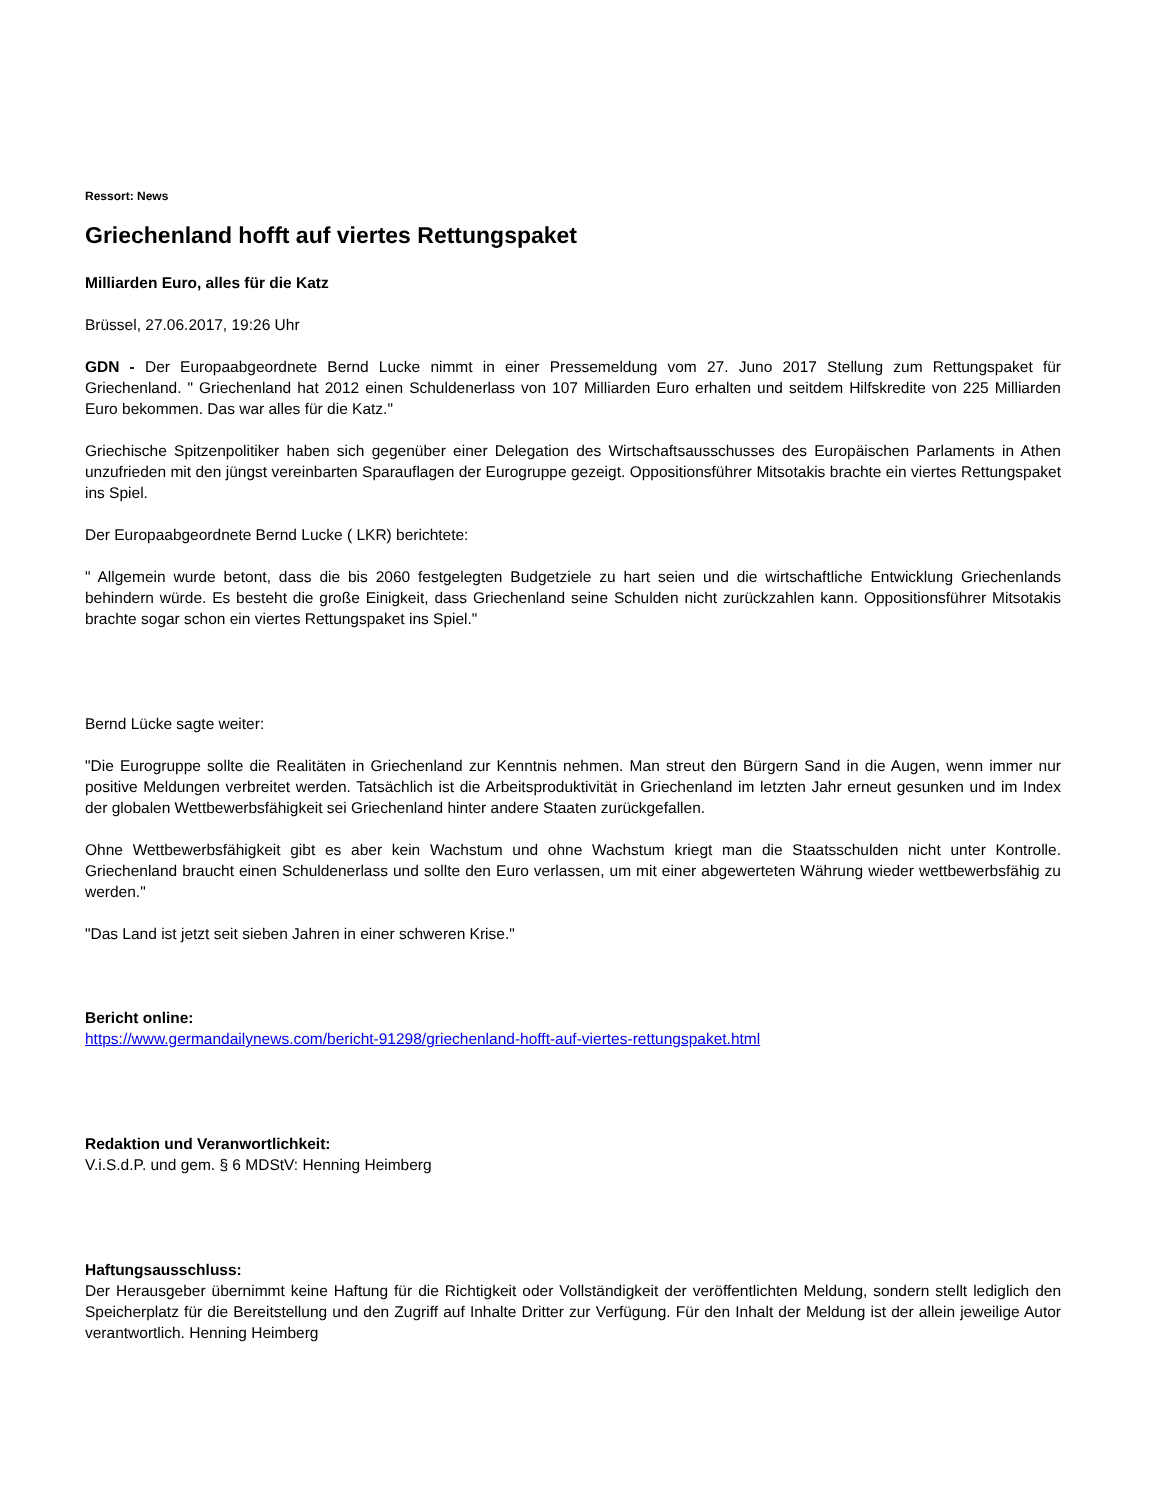Ressort: News
Griechenland hofft auf viertes Rettungspaket
Milliarden Euro, alles für die Katz
Brüssel, 27.06.2017, 19:26 Uhr
GDN - Der Europaabgeordnete Bernd Lucke nimmt in einer Pressemeldung vom 27. Juno 2017 Stellung zum Rettungspaket für Griechenland. " Griechenland hat 2012 einen Schuldenerlass von 107 Milliarden Euro erhalten und seitdem Hilfskredite von 225 Milliarden Euro bekommen. Das war alles für die Katz."
Griechische Spitzenpolitiker haben sich gegenüber einer Delegation des Wirtschaftsausschusses des Europäischen Parlaments in Athen unzufrieden mit den jüngst vereinbarten Sparauflagen der Eurogruppe gezeigt. Oppositionsführer Mitsotakis brachte ein viertes Rettungspaket ins Spiel.
Der Europaabgeordnete Bernd Lucke ( LKR) berichtete:
" Allgemein wurde betont, dass die bis 2060 festgelegten Budgetziele zu hart seien und die wirtschaftliche Entwicklung Griechenlands behindern würde. Es besteht die große Einigkeit, dass Griechenland seine Schulden nicht zurückzahlen kann. Oppositionsführer Mitsotakis brachte sogar schon ein viertes Rettungspaket ins Spiel."
Bernd Lücke sagte weiter:
"Die Eurogruppe sollte die Realitäten in Griechenland zur Kenntnis nehmen. Man streut den Bürgern Sand in die Augen, wenn immer nur positive Meldungen verbreitet werden. Tatsächlich ist die Arbeitsproduktivität in Griechenland im letzten Jahr erneut gesunken und im Index der globalen Wettbewerbsfähigkeit sei Griechenland hinter andere Staaten zurückgefallen.
Ohne Wettbewerbsfähigkeit gibt es aber kein Wachstum und ohne Wachstum kriegt man die Staatsschulden nicht unter Kontrolle. Griechenland braucht einen Schuldenerlass und sollte den Euro verlassen, um mit einer abgewerteten Währung wieder wettbewerbsfähig zu werden."
"Das Land ist jetzt seit sieben Jahren in einer schweren Krise."
Bericht online:
https://www.germandailynews.com/bericht-91298/griechenland-hofft-auf-viertes-rettungspaket.html
Redaktion und Veranwortlichkeit:
V.i.S.d.P. und gem. § 6 MDStV: Henning Heimberg
Haftungsausschluss:
Der Herausgeber übernimmt keine Haftung für die Richtigkeit oder Vollständigkeit der veröffentlichten Meldung, sondern stellt lediglich den Speicherplatz für die Bereitstellung und den Zugriff auf Inhalte Dritter zur Verfügung. Für den Inhalt der Meldung ist der allein jeweilige Autor verantwortlich. Henning Heimberg